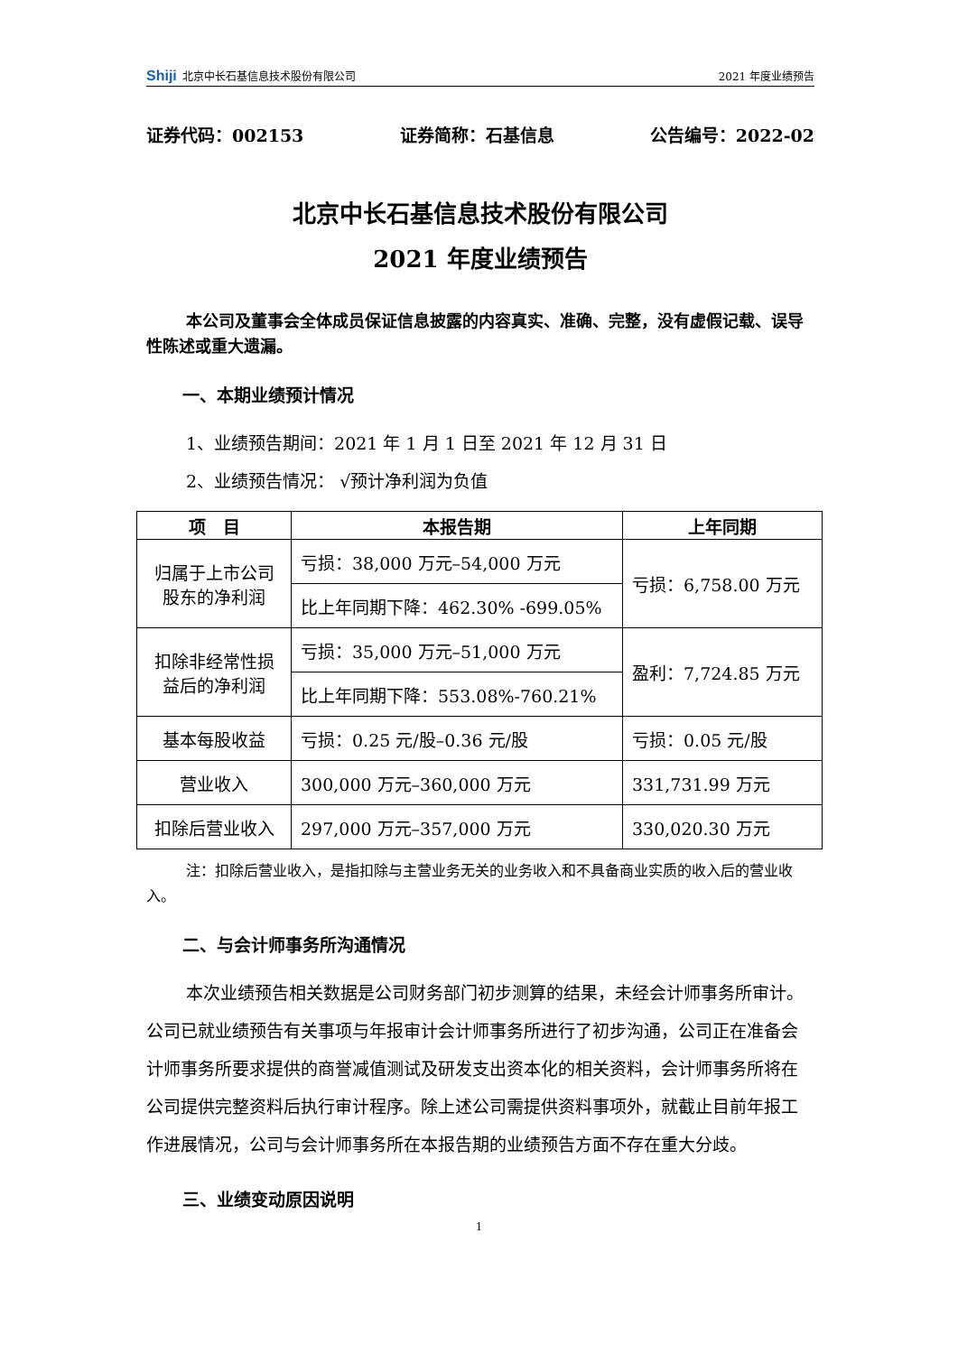Shiji 北京中长石基信息技术股份有限公司 2021 年度业绩预告
证券代码：002153 证券简称：石基信息 公告编号：2022-02
北京中长石基信息技术股份有限公司
2021 年度业绩预告
本公司及董事会全体成员保证信息披露的内容真实、准确、完整，没有虚假记载、误导性陈述或重大遗漏。
一、本期业绩预计情况
1、业绩预告期间：2021 年 1 月 1 日至 2021 年 12 月 31 日
2、业绩预告情况： √预计净利润为负值
| 项 目 | 本报告期 | 上年同期 |
| --- | --- | --- |
| 归属于上市公司股东的净利润 | 亏损：38,000 万元–54,000 万元 | 亏损：6,758.00 万元 |
| | 比上年同期下降：462.30% -699.05% | |
| 扣除非经常性损益后的净利润 | 亏损：35,000 万元–51,000 万元 | 盈利：7,724.85 万元 |
| | 比上年同期下降：553.08%-760.21% | |
| 基本每股收益 | 亏损：0.25 元/股–0.36 元/股 | 亏损：0.05 元/股 |
| 营业收入 | 300,000 万元–360,000 万元 | 331,731.99 万元 |
| 扣除后营业收入 | 297,000 万元–357,000 万元 | 330,020.30 万元 |
注：扣除后营业收入，是指扣除与主营业务无关的业务收入和不具备商业实质的收入后的营业收入。
二、与会计师事务所沟通情况
本次业绩预告相关数据是公司财务部门初步测算的结果，未经会计师事务所审计。公司已就业绩预告有关事项与年报审计会计师事务所进行了初步沟通，公司正在准备会计师事务所要求提供的商誉减值测试及研发支出资本化的相关资料，会计师事务所将在公司提供完整资料后执行审计程序。除上述公司需提供资料事项外，就截止目前年报工作进展情况，公司与会计师事务所在本报告期的业绩预告方面不存在重大分歧。
三、业绩变动原因说明
1